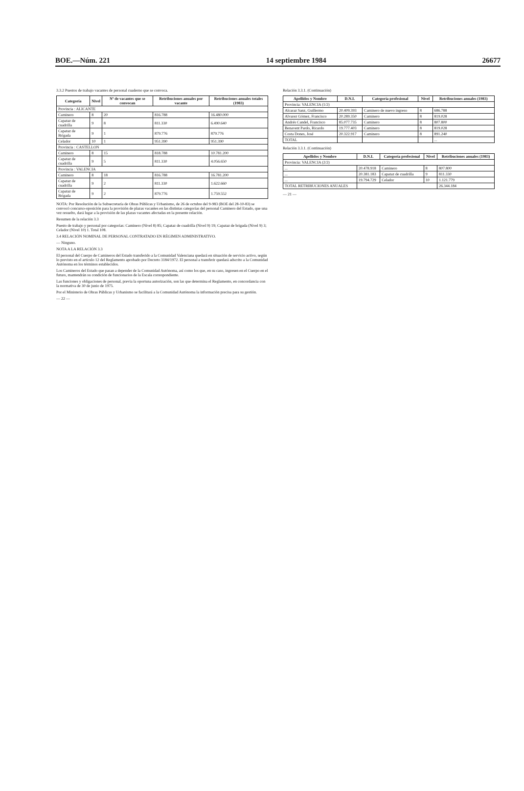BOE.—Núm. 221 14 septiembre 1984 26677
3.3.2 Puestos de trabajo vacantes de personal cuaderno que se convoca.
| Categoría | Nivel | Nº de vacantes que se convocan | Retribuciones anuales por vacante | Retribuciones anuales totales (1983) |
| --- | --- | --- | --- | --- |
| Provincia : ALICANTE | | | | |
| Caminero | 8 | 20 | 816.788 | 16.480.000 |
| Capataz de cuadrilla | 9 | 8 | 811.330 | 6.490.640 |
| Capataz de Brigada | 9 | 1 | 879.776 | 879.776 |
| Celador | 10 | 1 | 951.390 | 951.390 |
| Provincia : CASTELLON | | | | |
| Caminero | 8 | 15 | 818.788 | 10.781.200 |
| Capataz de cuadrilla | 9 | 5 | 811.330 | 4.056.650 |
| Provincia : VALENCIA | | | | |
| Caminero | 8 | 18 | 816.788 | 16.781.200 |
| Capataz de cuadrilla | 9 | 2 | 811.330 | 1.622.660 |
| Capataz de Brigada | 9 | 2 | 879.776 | 1.759.552 |
NOTA: Por Resolución de la Subsecretaría de Obras Públicas y Urbanismo, de 26 de octubre del 9-983 (BOE del 28-10-83) se convocó concurso-oposición para la provisión de plazas vacantes en las distintas categorías del personal Caminero del Estado, que una vez resuelto, dará lugar a la provisión de las plazas vacantes afectadas en la presente relación.
Resumen de la relación 3.3
Puesto de trabajo y personal por categorías: Caminero (Nivel 8) 85; Capataz de cuadrilla (Nivel 9) 19; Capataz de brigada (Nivel 9) 3; Celador (Nivel 10) 1. Total 108.
3.4 RELACIÓN NOMINAL DE PERSONAL CONTRATADO EN RÉGIMEN ADMINISTRATIVO.
— Ninguno.
NOTA A LA RELACIÓN 3.3
El personal del Cuerpo de Camineros del Estado transferido a la Comunidad Valenciana quedará en situación de servicio activo, según lo previsto en el artículo 12 del Reglamento aprobado por Decreto 3184/1972. El personal a transferir quedará adscrito a la Comunidad Autónoma en los términos establecidos.
Los Camineros del Estado que pasan a depender de la Comunidad Autónoma, así como los que, en su caso, ingresen en el Cuerpo en el futuro, mantendrán su condición de funcionarios de la Escala correspondiente.
Las funciones y obligaciones de personal, previa la oportuna autorización, son las que determina el Reglamento, en concordancia con la normativa de 30 de junio de 1975.
Por el Ministerio de Obras Públicas y Urbanismo se facilitará a la Comunidad Autónoma la información precisa para su gestión.
— 22 —
Relación 3.3.1. (Continuación)
| Apellidos y Nombre | D.N.I. | Categoría profesional | Nivel | Retribuciones anuales (1983) |
| --- | --- | --- | --- | --- |
| Provincia: VALENCIA (1/2) | | | | |
| Alcaraz Sanz, Guillermo | 20.409.393 | Caminero de nuevo ingreso | 8 | 686.788 |
| Alvarez Gómez, Francisco | 20.289.350 | Caminero | 8 | 819.028 |
| Andrés Candel, Francisco | 85.077.735 | Caminero | 8 | 807.800 |
| Benavent Pardo, Ricardo | 19.777.403 | Caminero | 8 | 819.028 |
| Costa Dones, José | 20.322.917 | Caminero | 8 | 891.240 |
| TOTAL | | | | ... |
Relación 3.3.1. (Continuación)
| Apellidos y Nombre | D.N.I. | Categoría profesional | Nivel | Retribuciones anuales (1983) |
| --- | --- | --- | --- | --- |
| Provincia: VALENCIA (2/2) | | | | |
| ... | 20.478.918 | Caminero | 8 | 807.800 |
| ... | 20.381.183 | Capataz de cuadrilla | 9 | 811.330 |
| ... | 19.794.729 | Celador | 10 | 1.121.779 |
| TOTAL RETRIBUCIONES ANUALES | | | | 26.344.184 |
— 21 —